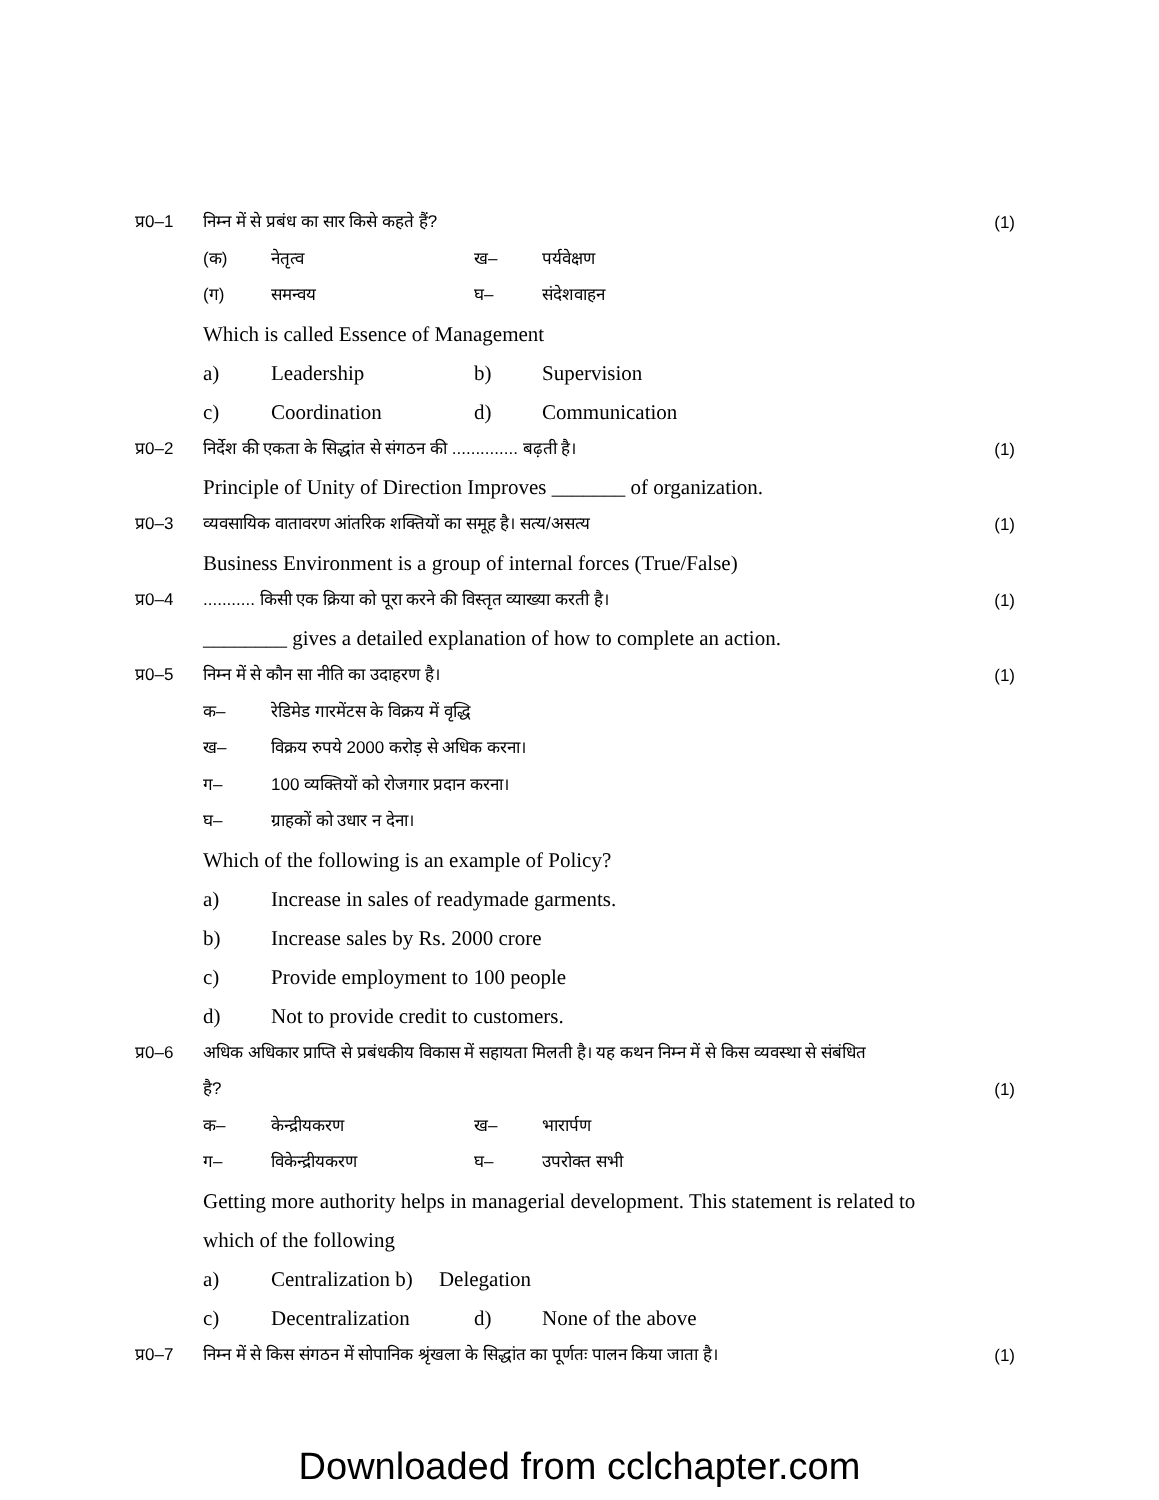प्र0–1 निम्न में से प्रबंध का सार किसे कहते हैं? (1)
(क) नेतृत्व ख– पर्यवेक्षण
(ग) समन्वय घ– संदेशवाहन
Which is called Essence of Management
a) Leadership b) Supervision
c) Coordination d) Communication
प्र0–2 निर्देश की एकता के सिद्धांत से संगठन की .............. बढ़ती है। (1)
Principle of Unity of Direction Improves _______ of organization.
प्र0–3 व्यवसायिक वातावरण आंतरिक शक्तियों का समूह है। सत्य/असत्य (1)
Business Environment is a group of internal forces (True/False)
प्र0–4........... किसी एक क्रिया को पूरा करने की विस्तृत व्याख्या करती है। (1)
________ gives a detailed explanation of how to complete an action.
प्र0–5 निम्न में से कौन सा नीति का उदाहरण है। (1)
क– रेडिमेड गारमेंटस के विक्रय में वृद्धि
ख– विक्रय रुपये 2000 करोड़ से अधिक करना।
ग– 100 व्यक्तियों को रोजगार प्रदान करना।
घ– ग्राहकों को उधार न देना।
Which of the following is an example of Policy?
a) Increase in sales of readymade garments.
b) Increase sales by Rs. 2000 crore
c) Provide employment to 100 people
d) Not to provide credit to customers.
प्र0–6 अधिक अधिकार प्राप्ति से प्रबंधकीय विकास में सहायता मिलती है। यह कथन निम्न में से किस व्यवस्था से संबंधित
है? (1)
क– केन्द्रीयकरण ख– भारार्पण
ग– विकेन्द्रीयकरण घ– उपरोक्त सभी
Getting more authority helps in managerial development. This statement is related to
which of the following
a) Centralization b) Delegation
c) Decentralization d) None of the above
प्र0–7 निम्न में से किस संगठन में सोपानिक श्रृंखला के सिद्धांत का पूर्णतः पालन किया जाता है। (1)
Downloaded from cclchapter.com